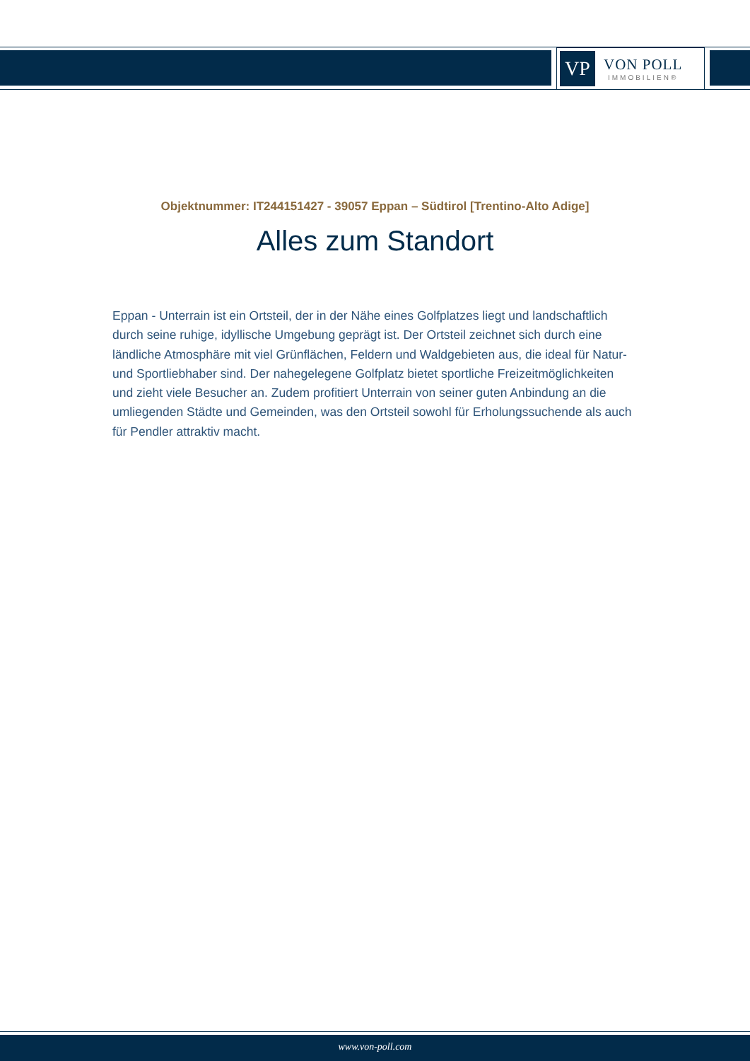VP
VON POLL
IMMOBILIEN®
Objektnummer: IT244151427 - 39057 Eppan – Südtirol [Trentino-Alto Adige]
Alles zum Standort
Eppan - Unterrain ist ein Ortsteil, der in der Nähe eines Golfplatzes liegt und landschaftlich durch seine ruhige, idyllische Umgebung geprägt ist. Der Ortsteil zeichnet sich durch eine ländliche Atmosphäre mit viel Grünflächen, Feldern und Waldgebieten aus, die ideal für Natur- und Sportliebhaber sind. Der nahegelegene Golfplatz bietet sportliche Freizeitmöglichkeiten und zieht viele Besucher an. Zudem profitiert Unterrain von seiner guten Anbindung an die umliegenden Städte und Gemeinden, was den Ortsteil sowohl für Erholungssuchende als auch für Pendler attraktiv macht.
www.von-poll.com